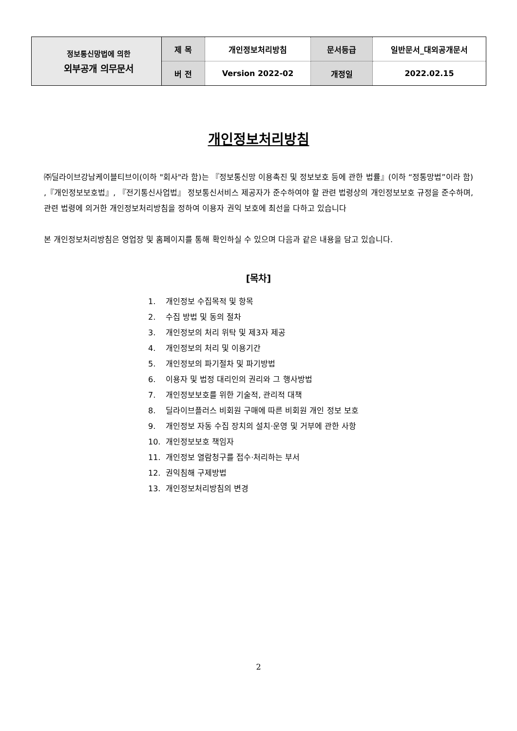| 정보통신망법에 의한 외부공개 의무문서 | 제 목 | 개인정보처리방침 | 문서등급 | 일반문서_대외공개문서 |
| | 버 전 | Version 2022-02 | 개정일 | 2022.02.15 |
개인정보처리방침
㈜딜라이브강남케이블티브이(이하 "회사"라 함)는 『정보통신망 이용촉진 및 정보보호 등에 관한 법률』(이하 “정통망법”이라 함) ,『개인정보보호법』, 『전기통신사업법』 정보통신서비스 제공자가 준수하여야 할 관련 법령상의 개인정보보호 규정을 준수하며, 관련 법령에 의거한 개인정보처리방침을 정하여 이용자 권익 보호에 최선을 다하고 있습니다
본 개인정보처리방침은 영업장 및 홈페이지를 통해 확인하실 수 있으며 다음과 같은 내용을 담고 있습니다.
[목차]
1. 개인정보 수집목적 및 항목
2. 수집 방법 및 동의 절차
3. 개인정보의 처리 위탁 및 제3자 제공
4. 개인정보의 처리 및 이용기간
5. 개인정보의 파기절차 및 파기방법
6. 이용자 및 법정 대리인의 권리와 그 행사방법
7. 개인정보보호를 위한 기술적, 관리적 대책
8. 딜라이브플러스 비회원 구매에 따른 비회원 개인 정보 보호
9. 개인정보 자동 수집 장치의 설치·운영 및 거부에 관한 사항
10. 개인정보보호 책임자
11. 개인정보 열람청구를 접수·처리하는 부서
12. 권익침해 구제방법
13. 개인정보처리방침의 변경
2